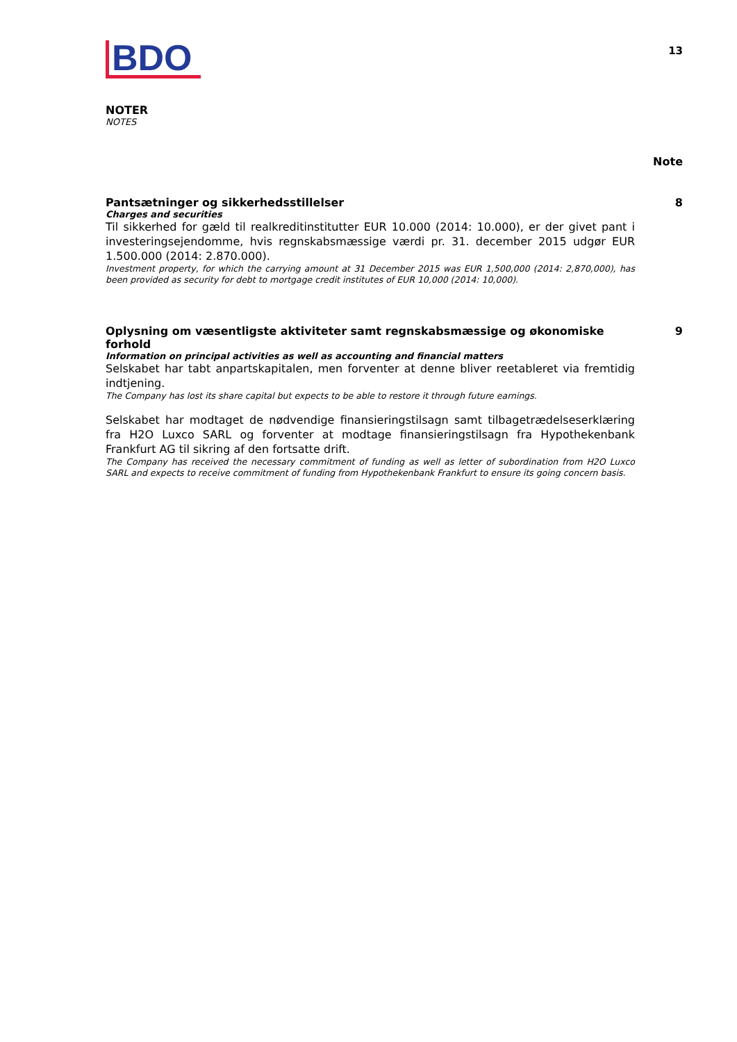BDO
13
NOTER
NOTES
Note
Pantsætninger og sikkerhedsstillelser
Charges and securities
Til sikkerhed for gæld til realkreditinstitutter EUR 10.000 (2014: 10.000), er der givet pant i investeringsejendomme, hvis regnskabsmæssige værdi pr. 31. december 2015 udgør EUR 1.500.000 (2014: 2.870.000).
Investment property, for which the carrying amount at 31 December 2015 was EUR 1,500,000 (2014: 2,870,000), has been provided as security for debt to mortgage credit institutes of EUR 10,000 (2014: 10,000).
8
Oplysning om væsentligste aktiviteter samt regnskabsmæssige og økonomiske forhold
Information on principal activities as well as accounting and financial matters
Selskabet har tabt anpartskapitalen, men forventer at denne bliver reetableret via fremtidig indtjening.
The Company has lost its share capital but expects to be able to restore it through future earnings.
Selskabet har modtaget de nødvendige finansieringstilsagn samt tilbagetrædelseserklæring fra H2O Luxco SARL og forventer at modtage finansieringstilsagn fra Hypothekenbank Frankfurt AG til sikring af den fortsatte drift.
The Company has received the necessary commitment of funding as well as letter of subordination from H2O Luxco SARL and expects to receive commitment of funding from Hypothekenbank Frankfurt to ensure its going concern basis.
9